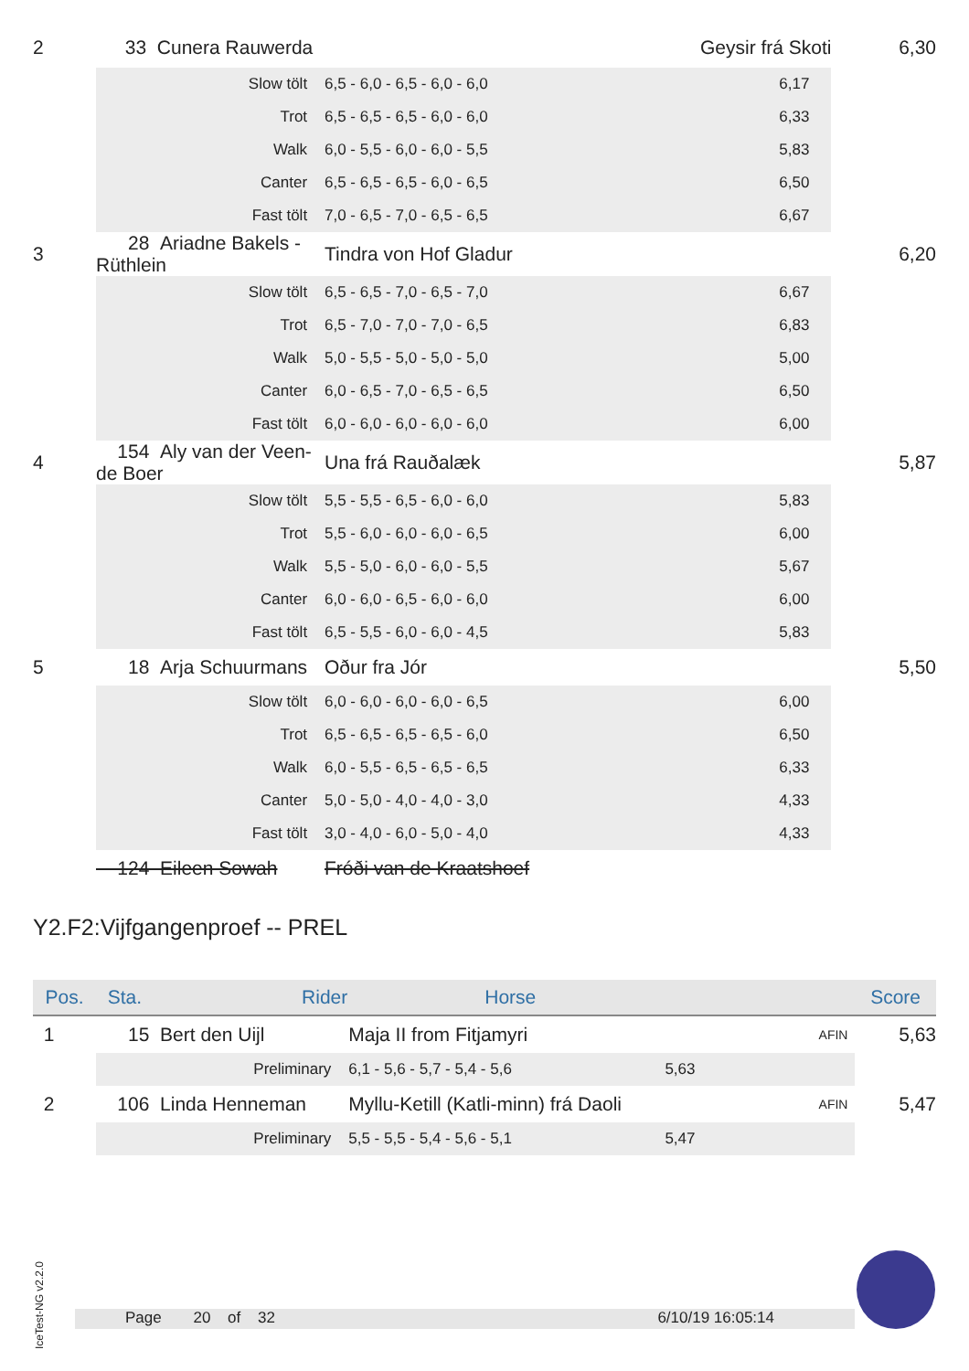| 2 | 33 | Cunera Rauwerda | Geysir frá Skoti 6,30 |
| | Slow tölt | 6,5 - 6,0 - 6,5 - 6,0 - 6,0 6,17 | |
| | Trot | 6,5 - 6,5 - 6,5 - 6,0 - 6,0 6,33 | |
| | Walk | 6,0 - 5,5 - 6,0 - 6,0 - 5,5 5,83 | |
| | Canter | 6,5 - 6,5 - 6,5 - 6,0 - 6,5 6,50 | |
| | Fast tölt | 7,0 - 6,5 - 7,0 - 6,5 - 6,5 6,67 | |
| 3 | 28 Ariadne Bakels - Rüthlein | Tindra von Hof Gladur | 6,20 |
| | Slow tölt | 6,5 - 6,5 - 7,0 - 6,5 - 7,0 6,67 | |
| | Trot | 6,5 - 7,0 - 7,0 - 7,0 - 6,5 6,83 | |
| | Walk | 5,0 - 5,5 - 5,0 - 5,0 - 5,0 5,00 | |
| | Canter | 6,0 - 6,5 - 7,0 - 6,5 - 6,5 6,50 | |
| | Fast tölt | 6,0 - 6,0 - 6,0 - 6,0 - 6,0 6,00 | |
| 4 | 154 Aly van der Veen-de Boer | Una frá Rauðalæk | 5,87 |
| | Slow tölt | 5,5 - 5,5 - 6,5 - 6,0 - 6,0 5,83 | |
| | Trot | 5,5 - 6,0 - 6,0 - 6,0 - 6,5 6,00 | |
| | Walk | 5,5 - 5,0 - 6,0 - 6,0 - 5,5 5,67 | |
| | Canter | 6,0 - 6,0 - 6,5 - 6,0 - 6,0 6,00 | |
| | Fast tölt | 6,5 - 5,5 - 6,0 - 6,0 - 4,5 5,83 | |
| 5 | 18 Arja Schuurmans | Oður fra Jór | 5,50 |
| | Slow tölt | 6,0 - 6,0 - 6,0 - 6,0 - 6,5 6,00 | |
| | Trot | 6,5 - 6,5 - 6,5 - 6,5 - 6,0 6,50 | |
| | Walk | 6,0 - 5,5 - 6,5 - 6,5 - 6,5 6,33 | |
| | Canter | 5,0 - 5,0 - 4,0 - 4,0 - 3,0 4,33 | |
| | Fast tölt | 3,0 - 4,0 - 6,0 - 5,0 - 4,0 4,33 | |
| | 124 Eileen Sowah | Fróði van de Kraatshoef | |
Y2.F2:Vijfgangenproef -- PREL
| Pos. | Sta. Rider | Horse | | Score |
| --- | --- | --- | --- | --- |
| 1 | 15 Bert den Uijl | Maja II from Fitjamyri | AFIN | 5,63 |
| | Preliminary | 6,1 - 5,6 - 5,7 - 5,4 - 5,6 5,63 | | |
| 2 | 106 Linda Henneman | Myllu-Ketill (Katli-minn) frá Daoli | AFIN | 5,47 |
| | Preliminary | 5,5 - 5,5 - 5,4 - 5,6 - 5,1 5,47 | | |
IceTest-NG v2.2.0
Page 20 of 32 6/10/19 16:05:14